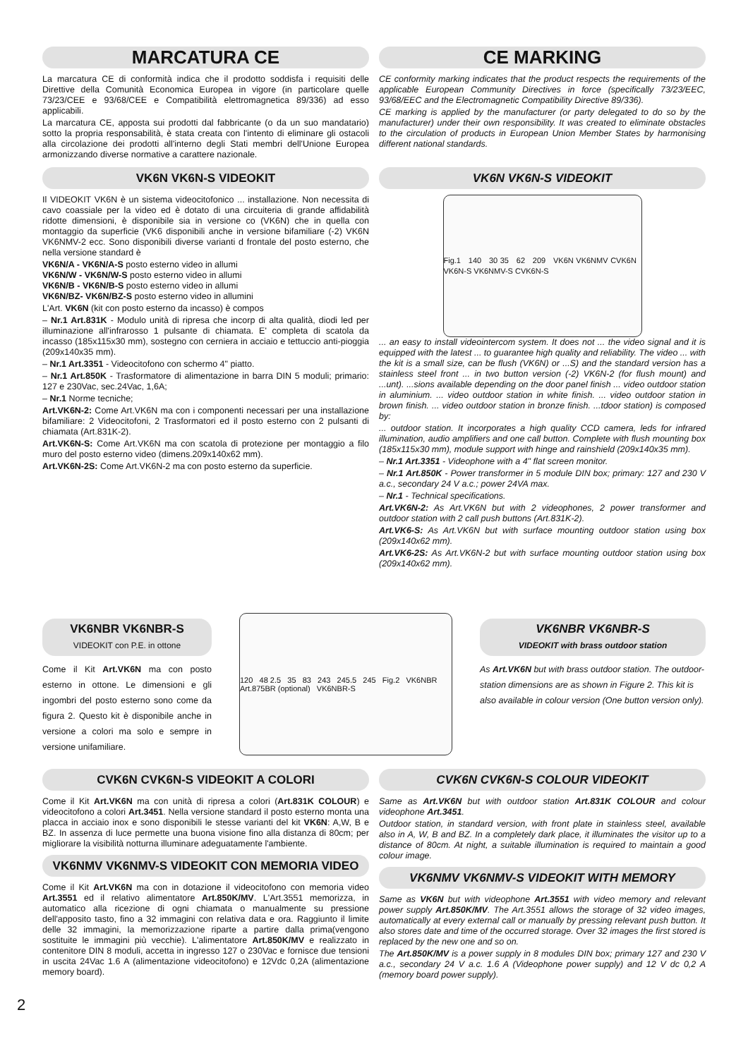MARCATURA CE
La marcatura CE di conformità indica che il prodotto soddisfa i requisiti delle Direttive della Comunità Economica Europea in vigore (in particolare quelle 73/23/CEE e 93/68/CEE e Compatibilità elettromagnetica 89/336) ad esso applicabili.
La marcatura CE, apposta sui prodotti dal fabbricante (o da un suo mandatario) sotto la propria responsabilità, è stata creata con l'intento di eliminare gli ostacoli alla circolazione dei prodotti all'interno degli Stati membri dell'Unione Europea armonizzando diverse normative a carattere nazionale.
CE MARKING
CE conformity marking indicates that the product respects the requirements of the applicable European Community Directives in force (specifically 73/23/EEC, 93/68/EEC and the Electromagnetic Compatibility Directive 89/336).
CE marking is applied by the manufacturer (or party delegated to do so by the manufacturer) under their own responsibility. It was created to eliminate obstacles to the circulation of products in European Union Member States by harmonising different national standards.
VK6N VK6N-S VIDEOKIT
Il VIDEOKIT VK6N è un sistema videocitofonico ... installazione. Non necessita di cavo coassiale per la video ed è dotato di una circuiteria di grande affidabilità ridotte dimensioni, è disponibile sia in versione co (VK6N) che in quella con montaggio da superficie (VK6 disponibili anche in versione bifamiliare (-2) VK6N VK6NMV-2 ecc. Sono disponibili diverse varianti d frontale del posto esterno, che nella versione standard è
VK6N/A - VK6N/A-S posto esterno video in allumi
VK6N/W - VK6N/W-S posto esterno video in allumi
VK6N/B - VK6N/B-S posto esterno video in allumi
VK6N/BZ- VK6N/BZ-S posto esterno video in allumini
L'Art. VK6N (kit con posto esterno da incasso) è compos
– Nr.1 Art.831K - Modulo unità di ripresa che incorp di alta qualità, diodi led per illuminazione all'infrarosso 1 pulsante di chiamata. E' completa di scatola da incasso (185x115x30 mm), sostegno con cerniera in acciaio e tettuccio anti-pioggia (209x140x35 mm).
– Nr.1 Art.3351 - Videocitofono con schermo 4" piatto.
– Nr.1 Art.850K - Trasformatore di alimentazione in barra DIN 5 moduli; primario: 127 e 230Vac, sec.24Vac, 1,6A;
– Nr.1 Norme tecniche;
Art.VK6N-2: Come Art.VK6N ma con i componenti necessari per una installazione bifamiliare: 2 Videocitofoni, 2 Trasformatori ed il posto esterno con 2 pulsanti di chiamata (Art.831K-2).
Art.VK6N-S: Come Art.VK6N ma con scatola di protezione per montaggio a filo muro del posto esterno video (dimens.209x140x62 mm).
Art.VK6N-2S: Come Art.VK6N-2 ma con posto esterno da superficie.
VK6N VK6N-S VIDEOKIT
Fig.1 140 30 35 62 209 VK6N VK6NMV CVK6N VK6N-S VK6NMV-S CVK6N-S
... an easy to install videointercom system. It does not ... the video signal and it is equipped with the latest ... to guarantee high quality and reliability. The video ... with the kit is a small size, can be flush (VK6N) or ...S) and the standard version has a stainless steel front ... in two button version (-2) VK6N-2 (for flush mount) and ...unt). ...sions available depending on the door panel finish ... video outdoor station in aluminium. ... video outdoor station in white finish. ... video outdoor station in brown finish. ... video outdoor station in bronze finish. ...tdoor station) is composed by:
... outdoor station. It incorporates a high quality CCD camera, leds for infrared illumination, audio amplifiers and one call button. Complete with flush mounting box (185x115x30 mm), module support with hinge and rainshield (209x140x35 mm).
– Nr.1 Art.3351 - Videophone with a 4" flat screen monitor.
– Nr.1 Art.850K - Power transformer in 5 module DIN box; primary: 127 and 230 V a.c., secondary 24 V a.c.; power 24VA max.
– Nr.1 - Technical specifications.
Art.VK6N-2: As Art.VK6N but with 2 videophones, 2 power transformer and outdoor station with 2 call push buttons (Art.831K-2).
Art.VK6-S: As Art.VK6N but with surface mounting outdoor station using box (209x140x62 mm).
Art.VK6-2S: As Art.VK6N-2 but with surface mounting outdoor station using box (209x140x62 mm).
VK6NBR VK6NBR-S
VIDEOKIT con P.E. in ottone
Come il Kit Art.VK6N ma con posto esterno in ottone. Le dimensioni e gli ingombri del posto esterno sono come da figura 2. Questo kit è disponibile anche in versione a colori ma solo e sempre in versione unifamiliare.
120 48 2.5 35 83 243 245.5 245 Fig.2 VK6NBR Art.875BR (optional) VK6NBR-S
VK6NBR VK6NBR-S
VIDEOKIT with brass outdoor station
As Art.VK6N but with brass outdoor station. The outdoor-station dimensions are as shown in Figure 2. This kit is also available in colour version (One button version only).
CVK6N CVK6N-S VIDEOKIT A COLORI
Come il Kit Art.VK6N ma con unità di ripresa a colori (Art.831K COLOUR) e videocitofono a colori Art.3451. Nella versione standard il posto esterno monta una placca in acciaio inox e sono disponibili le stesse varianti del kit VK6N: A,W, B e BZ. In assenza di luce permette una buona visione fino alla distanza di 80cm; per migliorare la visibilità notturna illuminare adeguatamente l'ambiente.
VK6NMV VK6NMV-S VIDEOKIT CON MEMORIA VIDEO
Come il Kit Art.VK6N ma con in dotazione il videocitofono con memoria video Art.3551 ed il relativo alimentatore Art.850K/MV. L'Art.3551 memorizza, in automatico alla ricezione di ogni chiamata o manualmente su pressione dell'apposito tasto, fino a 32 immagini con relativa data e ora. Raggiunto il limite delle 32 immagini, la memorizzazione riparte a partire dalla prima(vengono sostituite le immagini più vecchie). L'alimentatore Art.850K/MV e realizzato in contenitore DIN 8 moduli, accetta in ingresso 127 o 230Vac e fornisce due tensioni in uscita 24Vac 1.6 A (alimentazione videocitofono) e 12Vdc 0,2A (alimentazione memory board).
CVK6N CVK6N-S COLOUR VIDEOKIT
Same as Art.VK6N but with outdoor station Art.831K COLOUR and colour videophone Art.3451.
Outdoor station, in standard version, with front plate in stainless steel, available also in A, W, B and BZ. In a completely dark place, it illuminates the visitor up to a distance of 80cm. At night, a suitable illumination is required to maintain a good colour image.
VK6NMV VK6NMV-S VIDEOKIT WITH MEMORY
Same as VK6N but with videophone Art.3551 with video memory and relevant power supply Art.850K/MV. The Art.3551 allows the storage of 32 video images, automatically at every external call or manually by pressing relevant push button. It also stores date and time of the occurred storage. Over 32 images the first stored is replaced by the new one and so on.
The Art.850K/MV is a power supply in 8 modules DIN box; primary 127 and 230 V a.c., secondary 24 V a.c. 1.6 A (Videophone power supply) and 12 V dc 0,2 A (memory board power supply).
2